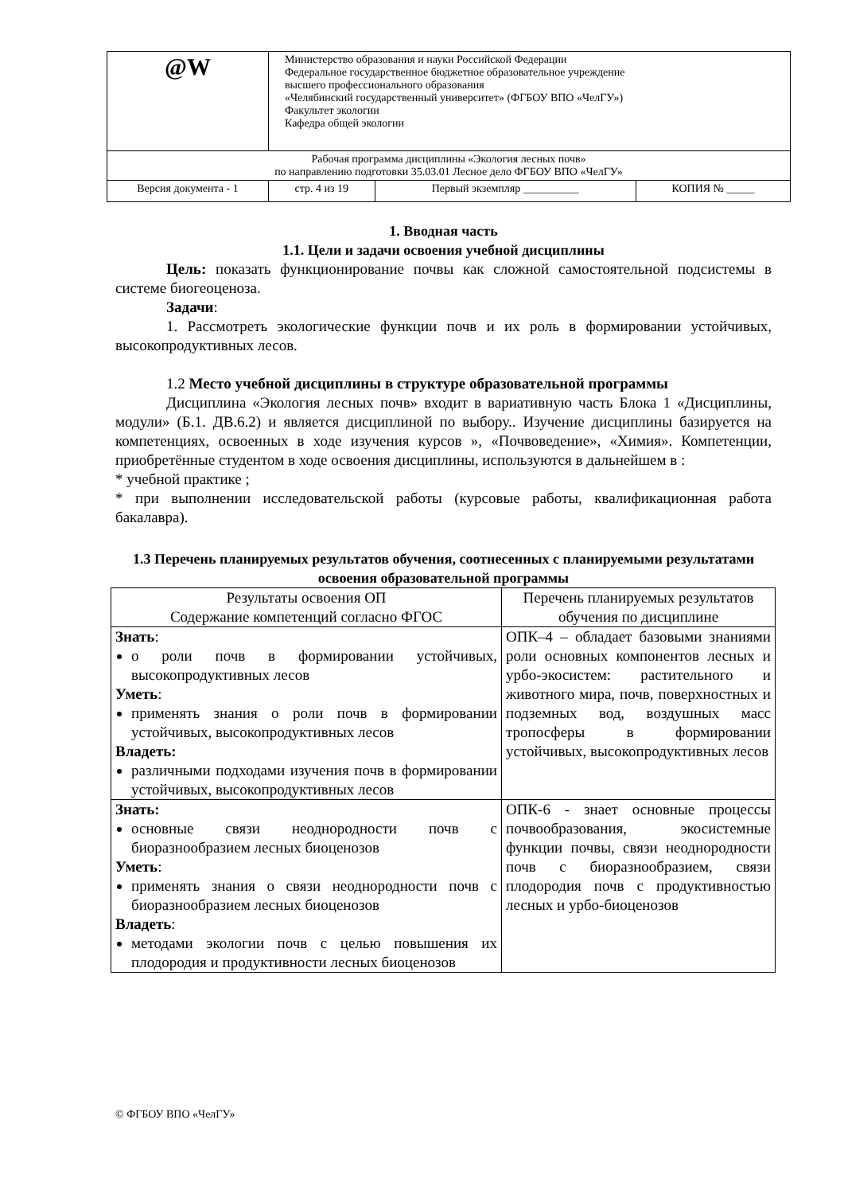| @W | Министерство образования и науки Российской Федерации Федеральное государственное бюджетное образовательное учреждение высшего профессионального образования «Челябинский государственный университет» (ФГБОУ ВПО «ЧелГУ») Факультет экологии Кафедра общей экологии | | |
| Рабочая программа дисциплины «Экология лесных почв» по направлению подготовки 35.03.01 Лесное дело ФГБОУ ВПО «ЧелГУ» | | | |
| Версия документа - 1 | стр. 4 из 19 | Первый экземпляр __________ | КОПИЯ № _____ |
1. Вводная часть
1.1. Цели и задачи освоения учебной дисциплины
Цель: показать функционирование почвы как сложной самостоятельной подсистемы в системе биогеоценоза.
Задачи:
1. Рассмотреть экологические функции почв и их роль в формировании устойчивых, высокопродуктивных лесов.
1.2 Место учебной дисциплины в структуре образовательной программы
Дисциплина «Экология лесных почв» входит в вариативную часть Блока 1 «Дисциплины, модули» (Б.1. ДВ.6.2) и является дисциплиной по выбору.. Изучение дисциплины базируется на компетенциях, освоенных в ходе изучения курсов », «Почвоведение», «Химия». Компетенции, приобретённые студентом в ходе освоения дисциплины, используются в дальнейшем в :
* учебной практике ;
* при выполнении исследовательской работы (курсовые работы, квалификационная работа бакалавра).
1.3 Перечень планируемых результатов обучения, соотнесенных с планируемыми результатами освоения образовательной программы
| Результаты освоения ОП Содержание компетенций согласно ФГОС | Перечень планируемых результатов обучения по дисциплине |
| Знать : о роли почв в формировании устойчивых, высокопродуктивных лесов Уметь : применять знания о роли почв в формировании устойчивых, высокопродуктивных лесов Владеть: различными подходами изучения почв в формировании устойчивых, высокопродуктивных лесов | ОПК–4 – обладает базовыми знаниями роли основных компонентов лесных и урбо-экосистем: растительного и животного мира, почв, поверхностных и подземных вод, воздушных масс тропосферы в формировании устойчивых, высокопродуктивных лесов |
| Знать: основные связи неоднородности почв с биоразнообразием лесных биоценозов Уметь : применять знания о связи неоднородности почв с биоразнообразием лесных биоценозов Владеть : методами экологии почв с целью повышения их плодородия и продуктивности лесных биоценозов | ОПК-6 - знает основные процессы почвообразования, экосистемные функции почвы, связи неоднородности почв с биоразнообразием, связи плодородия почв с продуктивностью лесных и урбо-биоценозов |
© ФГБОУ ВПО «ЧелГУ»